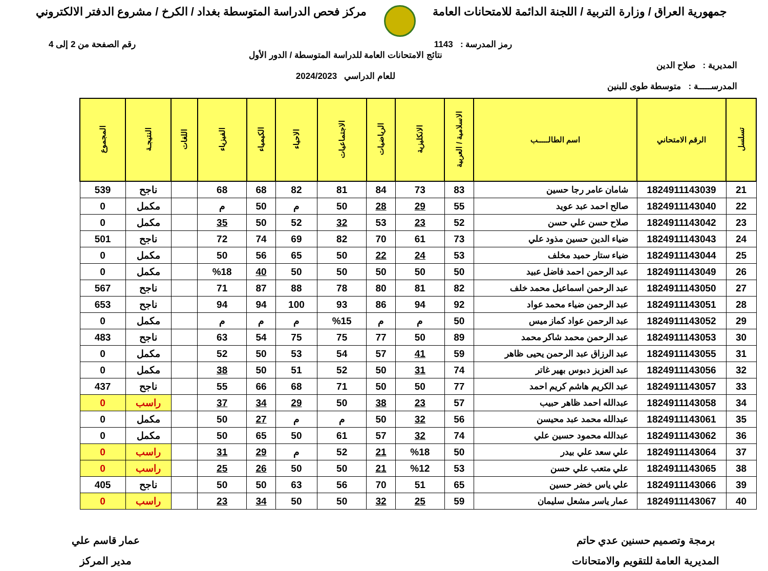جمهورية العراق / وزارة التربية / اللجنة الدائمة للامتحانات العامة
مركز فحص الدراسة المتوسطة بغداد / الكرخ / مشروع الدفتر الالكتروني
رمز المدرسة : 1143 رقم الصفحة من 2 إلى 4
المديرية : صلاح الدين
المدرســـــة : متوسطة طوى للبنين
نتائج الامتحانات العامة للدراسة المتوسطة / الدور الأول
للعام الدراسي 2024/2023
| تسلسل | الرقم الامتحاني | اسم الطالـــــب | الاسلامية / العربية | الانكليزية | الرياضيات | الاجتماعيات | الاحياء | الكيمياء | الفيزياء | اللغات | النتيجـة | المجموع |
| --- | --- | --- | --- | --- | --- | --- | --- | --- | --- | --- | --- | --- |
| 21 | 1824911143039 | شامان عامر رجا حسين | 83 | 73 | 84 | 81 | 82 | 68 | 68 | | ناجح | 539 |
| 22 | 1824911143040 | صالح احمد عبد عويد | 55 | 29 | 28 | 50 | م | 50 | م | | مكمل | 0 |
| 23 | 1824911143042 | صلاح حسن علي حسن | 52 | 23 | 53 | 32 | 52 | 50 | 35 | | مكمل | 0 |
| 24 | 1824911143043 | ضياء الدين حسين مذود علي | 73 | 61 | 70 | 82 | 69 | 74 | 72 | | ناجح | 501 |
| 25 | 1824911143044 | ضياء ستار حميد مخلف | 53 | 24 | 22 | 50 | 65 | 56 | 50 | | مكمل | 0 |
| 26 | 1824911143049 | عبد الرحمن احمد فاضل عبيد | 50 | 50 | 50 | 50 | 50 | 40 | %18 | | مكمل | 0 |
| 27 | 1824911143050 | عبد الرحمن اسماعيل محمد خلف | 82 | 81 | 80 | 78 | 88 | 87 | 71 | | ناجح | 567 |
| 28 | 1824911143051 | عبد الرحمن ضياء محمد عواد | 92 | 94 | 86 | 93 | 100 | 94 | 94 | | ناجح | 653 |
| 29 | 1824911143052 | عبد الرحمن عواد كماز ميس | 50 | م | م | %15 | م | م | م | | مكمل | 0 |
| 30 | 1824911143053 | عبد الرحمن محمد شاكر محمد | 89 | 50 | 77 | 75 | 75 | 54 | 63 | | ناجح | 483 |
| 31 | 1824911143055 | عبد الرزاق عبد الرحمن يحيى ظاهر | 59 | 41 | 57 | 54 | 53 | 50 | 52 | | مكمل | 0 |
| 32 | 1824911143056 | عبد العزيز دبوس بهير غاتر | 74 | 31 | 50 | 52 | 51 | 50 | 38 | | مكمل | 0 |
| 33 | 1824911143057 | عبد الكريم هاشم كريم احمد | 77 | 50 | 50 | 71 | 68 | 66 | 55 | | ناجح | 437 |
| 34 | 1824911143058 | عبدالله احمد ظاهر حبيب | 57 | 23 | 38 | 50 | 29 | 34 | 37 | | راسب | 0 |
| 35 | 1824911143061 | عبدالله محمد عبد محيسن | 56 | 32 | 50 | م | م | 27 | 50 | | مكمل | 0 |
| 36 | 1824911143062 | عبدالله محمود حسين علي | 74 | 32 | 57 | 61 | 50 | 65 | 50 | | مكمل | 0 |
| 37 | 1824911143064 | علي سعد علي بيدر | 50 | %18 | 21 | 52 | م | 29 | 31 | | راسب | 0 |
| 38 | 1824911143065 | علي متعب علي حسن | 53 | %12 | 21 | 50 | 50 | 26 | 25 | | راسب | 0 |
| 39 | 1824911143066 | علي ياس خضر حسين | 65 | 51 | 70 | 56 | 63 | 50 | 50 | | ناجح | 405 |
| 40 | 1824911143067 | عمار ياسر مشعل سليمان | 59 | 25 | 32 | 50 | 50 | 34 | 23 | | راسب | 0 |
برمجة وتصميم حسنين عدي حاتم
المديرية العامة للتقويم والامتحانات
عمار قاسم علي
مدير المركز